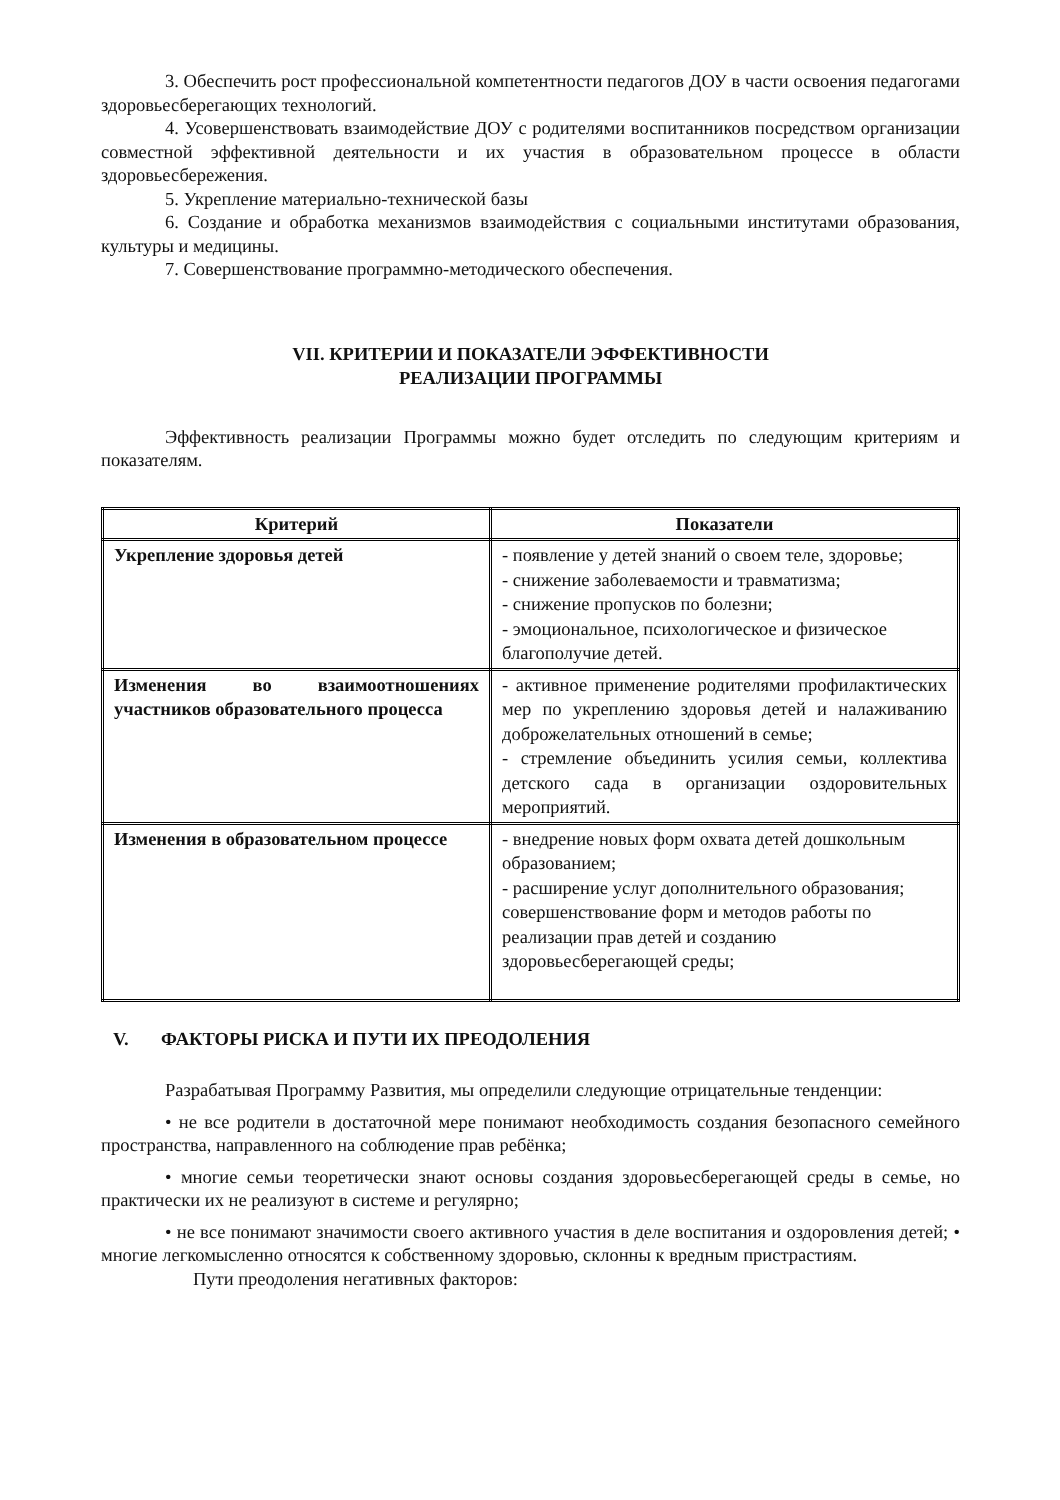3. Обеспечить рост профессиональной компетентности педагогов ДОУ в части освоения педагогами здоровьесберегающих технологий.
4. Усовершенствовать взаимодействие ДОУ с родителями воспитанников посредством организации совместной эффективной деятельности и их участия в образовательном процессе в области здоровьесбережения.
5. Укрепление материально-технической базы
6. Создание и обработка механизмов взаимодействия с социальными институтами образования, культуры и медицины.
7. Совершенствование программно-методического обеспечения.
VII. КРИТЕРИИ И ПОКАЗАТЕЛИ ЭФФЕКТИВНОСТИ
РЕАЛИЗАЦИИ ПРОГРАММЫ
Эффективность реализации Программы можно будет отследить по следующим критериям и показателям.
| Критерий | Показатели |
| --- | --- |
| Укрепление здоровья детей | - появление у детей знаний о своем теле, здоровье; - снижение заболеваемости и травматизма; - снижение пропусков по болезни; - эмоциональное, психологическое и физическое благополучие детей. |
| Изменения во взаимоотношениях участников образовательного процесса | - активное применение родителями профилактических мер по укреплению здоровья детей и налаживанию доброжелательных отношений в семье; - стремление объединить усилия семьи, коллектива детского сада в организации оздоровительных мероприятий. |
| Изменения в образовательном процессе | - внедрение новых форм охвата детей дошкольным образованием; - расширение услуг дополнительного образования; совершенствование форм и методов работы по реализации прав детей и созданию здоровьесберегающей среды; |
V. ФАКТОРЫ РИСКА И ПУТИ ИХ ПРЕОДОЛЕНИЯ
Разрабатывая Программу Развития, мы определили следующие отрицательные тенденции:
• не все родители в достаточной мере понимают необходимость создания безопасного семейного пространства, направленного на соблюдение прав ребёнка;
• многие семьи теоретически знают основы создания здоровьесберегающей среды в семье, но практически их не реализуют в системе и регулярно;
• не все понимают значимости своего активного участия в деле воспитания и оздоровления детей; • многие легкомысленно относятся к собственному здоровью, склонны к вредным пристрастиям.
Пути преодоления негативных факторов: